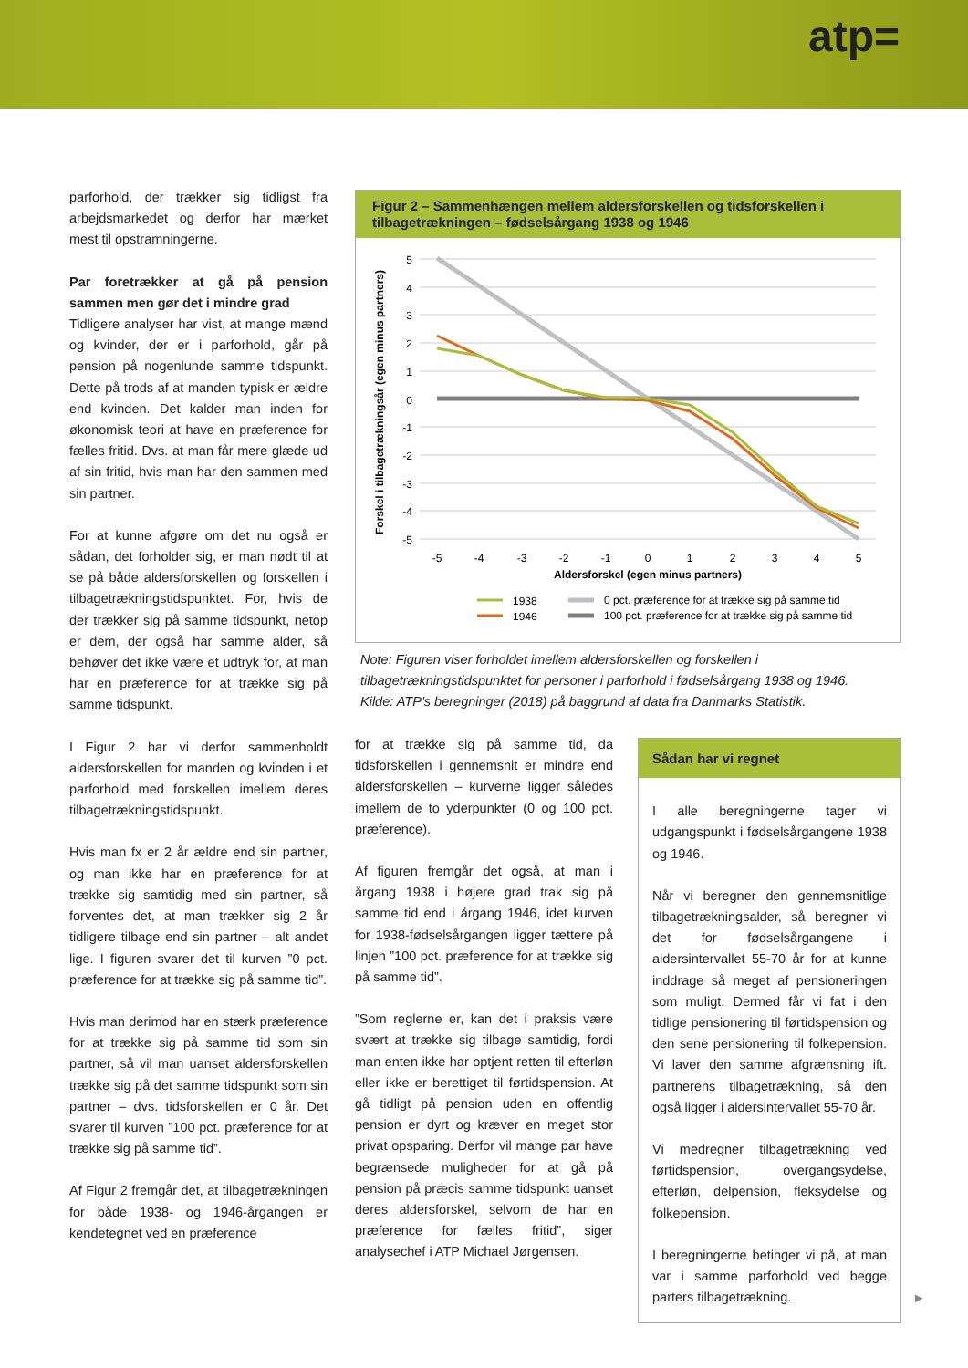atp=
parforhold, der trækker sig tidligst fra arbejdsmarkedet og derfor har mærket mest til opstramningerne.
Par foretrækker at gå på pension sammen men gør det i mindre grad
Tidligere analyser har vist, at mange mænd og kvinder, der er i parforhold, går på pension på nogenlunde samme tidspunkt. Dette på trods af at manden typisk er ældre end kvinden. Det kalder man inden for økonomisk teori at have en præference for fælles fritid. Dvs. at man får mere glæde ud af sin fritid, hvis man har den sammen med sin partner.
For at kunne afgøre om det nu også er sådan, det forholder sig, er man nødt til at se på både aldersforskellen og forskellen i tilbagetrækningstidspunktet. For, hvis de der trækker sig på samme tidspunkt, netop er dem, der også har samme alder, så behøver det ikke være et udtryk for, at man har en præference for at trække sig på samme tidspunkt.
I Figur 2 har vi derfor sammenholdt aldersforskellen for manden og kvinden i et parforhold med forskellen imellem deres tilbagetrækningstidspunkt.
Hvis man fx er 2 år ældre end sin partner, og man ikke har en præference for at trække sig samtidig med sin partner, så forventes det, at man trækker sig 2 år tidligere tilbage end sin partner – alt andet lige. I figuren svarer det til kurven ”0 pct. præference for at trække sig på samme tid”.
Hvis man derimod har en stærk præference for at trække sig på samme tid som sin partner, så vil man uanset aldersforskellen trække sig på det samme tidspunkt som sin partner – dvs. tidsforskellen er 0 år. Det svarer til kurven ”100 pct. præference for at trække sig på samme tid”.
Af Figur 2 fremgår det, at tilbagetrækningen for både 1938- og 1946-årgangen er kendetegnet ved en præference
Figur 2 – Sammenhængen mellem aldersforskellen og tidsforskellen i tilbagetrækningen – fødselsårgang 1938 og 1946
5
4
3
2
1
0
-1
-2
-3
-4
-5
-5
-4
-3
-2
-1
0
1
2
3
4
5
Aldersforskel (egen minus partners)
Forskel i tilbagetrækningsår (egen minus partners)
1938
1946
0 pct. præference for at trække sig på samme tid
100 pct. præference for at trække sig på samme tid
Note: Figuren viser forholdet imellem aldersforskellen og forskellen i tilbagetrækningstidspunktet for personer i parforhold i fødselsårgang 1938 og 1946.
Kilde: ATP’s beregninger (2018) på baggrund af data fra Danmarks Statistik.
for at trække sig på samme tid, da tidsforskellen i gennemsnit er mindre end aldersforskellen – kurverne ligger således imellem de to yderpunkter (0 og 100 pct. præference).
Af figuren fremgår det også, at man i årgang 1938 i højere grad trak sig på samme tid end i årgang 1946, idet kurven for 1938-fødselsårgangen ligger tættere på linjen ”100 pct. præference for at trække sig på samme tid”.
”Som reglerne er, kan det i praksis være svært at trække sig tilbage samtidig, fordi man enten ikke har optjent retten til efterløn eller ikke er berettiget til førtidspension. At gå tidligt på pension uden en offentlig pension er dyrt og kræver en meget stor privat opsparing. Derfor vil mange par have begrænsede muligheder for at gå på pension på præcis samme tidspunkt uanset deres aldersforskel, selvom de har en præference for fælles fritid”, siger analysechef i ATP Michael Jørgensen.
Sådan har vi regnet
I alle beregningerne tager vi udgangspunkt i fødselsårgangene 1938 og 1946.
Når vi beregner den gennemsnitlige tilbagetrækningsalder, så beregner vi det for fødselsårgangene i aldersintervallet 55-70 år for at kunne inddrage så meget af pensioneringen som muligt. Dermed får vi fat i den tidlige pensionering til førtidspension og den sene pensionering til folkepension. Vi laver den samme afgrænsning ift. partnerens tilbagetrækning, så den også ligger i aldersintervallet 55-70 år.
Vi medregner tilbagetrækning ved førtidspension, overgangsydelse, efterløn, delpension, fleksydelse og folkepension.
I beregningerne betinger vi på, at man var i samme parforhold ved begge parters tilbagetrækning.
►